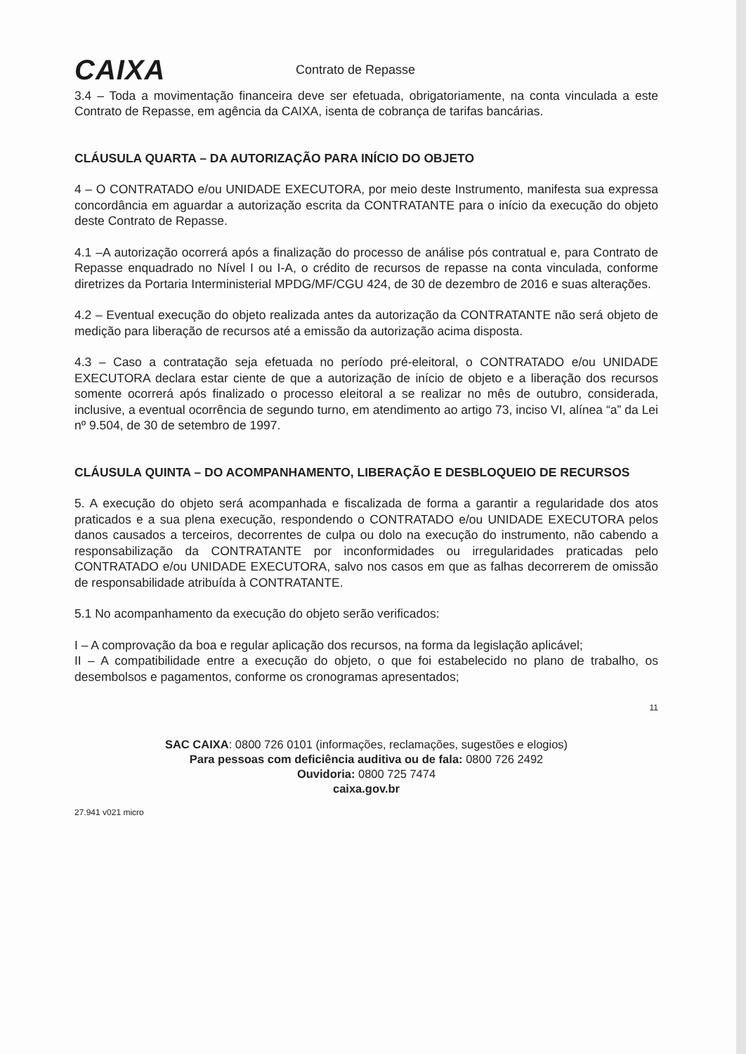CAIXA
Contrato de Repasse
3.4 – Toda a movimentação financeira deve ser efetuada, obrigatoriamente, na conta vinculada a este Contrato de Repasse, em agência da CAIXA, isenta de cobrança de tarifas bancárias.
CLÁUSULA QUARTA – DA AUTORIZAÇÃO PARA INÍCIO DO OBJETO
4 – O CONTRATADO e/ou UNIDADE EXECUTORA, por meio deste Instrumento, manifesta sua expressa concordância em aguardar a autorização escrita da CONTRATANTE para o início da execução do objeto deste Contrato de Repasse.
4.1 –A autorização ocorrerá após a finalização do processo de análise pós contratual e, para Contrato de Repasse enquadrado no Nível I ou I-A, o crédito de recursos de repasse na conta vinculada, conforme diretrizes da Portaria Interministerial MPDG/MF/CGU 424, de 30 de dezembro de 2016 e suas alterações.
4.2 – Eventual execução do objeto realizada antes da autorização da CONTRATANTE não será objeto de medição para liberação de recursos até a emissão da autorização acima disposta.
4.3 – Caso a contratação seja efetuada no período pré-eleitoral, o CONTRATADO e/ou UNIDADE EXECUTORA declara estar ciente de que a autorização de início de objeto e a liberação dos recursos somente ocorrerá após finalizado o processo eleitoral a se realizar no mês de outubro, considerada, inclusive, a eventual ocorrência de segundo turno, em atendimento ao artigo 73, inciso VI, alínea “a” da Lei nº 9.504, de 30 de setembro de 1997.
CLÁUSULA QUINTA – DO ACOMPANHAMENTO, LIBERAÇÃO E DESBLOQUEIO DE RECURSOS
5. A execução do objeto será acompanhada e fiscalizada de forma a garantir a regularidade dos atos praticados e a sua plena execução, respondendo o CONTRATADO e/ou UNIDADE EXECUTORA pelos danos causados a terceiros, decorrentes de culpa ou dolo na execução do instrumento, não cabendo a responsabilização da CONTRATANTE por inconformidades ou irregularidades praticadas pelo CONTRATADO e/ou UNIDADE EXECUTORA, salvo nos casos em que as falhas decorrerem de omissão de responsabilidade atribuída à CONTRATANTE.
5.1 No acompanhamento da execução do objeto serão verificados:
I – A comprovação da boa e regular aplicação dos recursos, na forma da legislação aplicável;
II – A compatibilidade entre a execução do objeto, o que foi estabelecido no plano de trabalho, os desembolsos e pagamentos, conforme os cronogramas apresentados;
11
SAC CAIXA: 0800 726 0101 (informações, reclamações, sugestões e elogios)
Para pessoas com deficiência auditiva ou de fala: 0800 726 2492
Ouvidoria: 0800 725 7474
caixa.gov.br
27.941 v021 micro